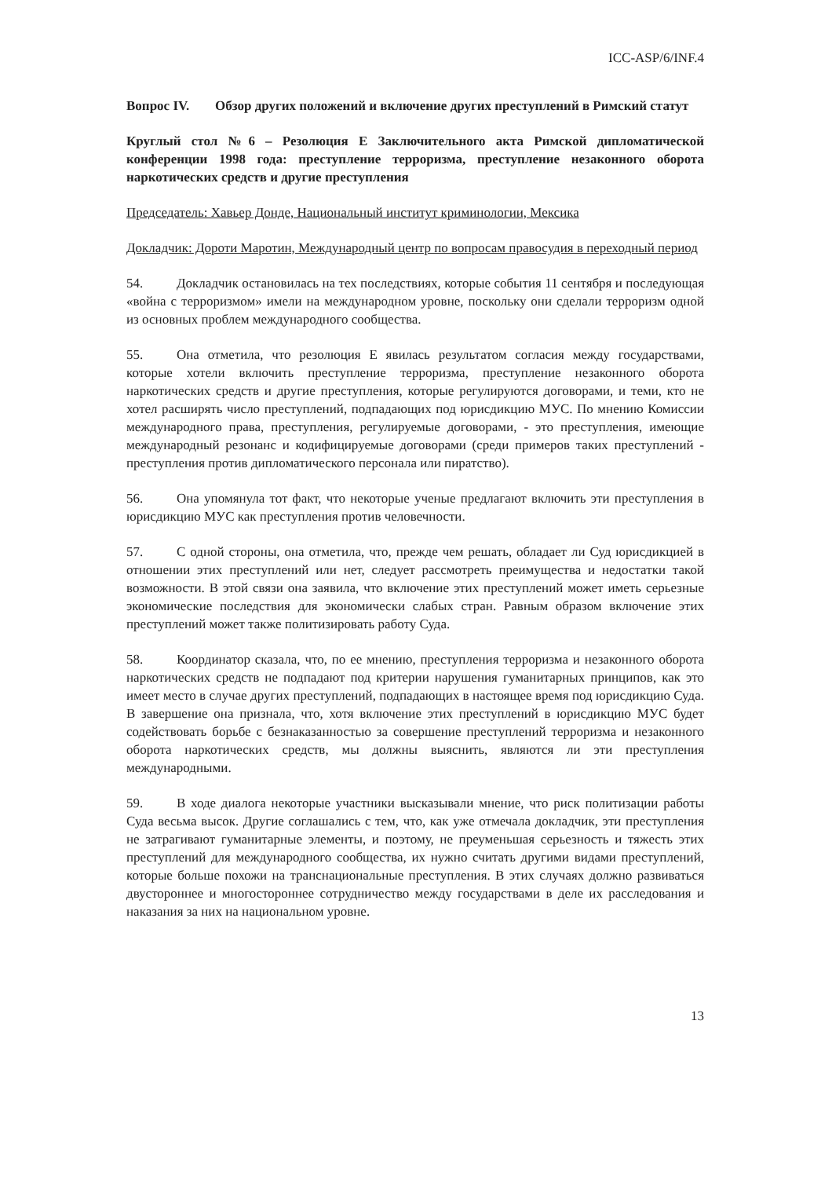ICC-ASP/6/INF.4
Вопрос IV. Обзор других положений и включение других преступлений в Римский статут
Круглый стол №6 – Резолюция E Заключительного акта Римской дипломатической конференции 1998 года: преступление терроризма, преступление незаконного оборота наркотических средств и другие преступления
Председатель: Хавьер Донде, Национальный институт криминологии, Мексика
Докладчик: Дороти Маротин, Международный центр по вопросам правосудия в переходный период
54. Докладчик остановилась на тех последствиях, которые события 11 сентября и последующая «война с терроризмом» имели на международном уровне, поскольку они сделали терроризм одной из основных проблем международного сообщества.
55. Она отметила, что резолюция E явилась результатом согласия между государствами, которые хотели включить преступление терроризма, преступление незаконного оборота наркотических средств и другие преступления, которые регулируются договорами, и теми, кто не хотел расширять число преступлений, подпадающих под юрисдикцию МУС. По мнению Комиссии международного права, преступления, регулируемые договорами, - это преступления, имеющие международный резонанс и кодифицируемые договорами (среди примеров таких преступлений - преступления против дипломатического персонала или пиратство).
56. Она упомянула тот факт, что некоторые ученые предлагают включить эти преступления в юрисдикцию МУС как преступления против человечности.
57. С одной стороны, она отметила, что, прежде чем решать, обладает ли Суд юрисдикцией в отношении этих преступлений или нет, следует рассмотреть преимущества и недостатки такой возможности. В этой связи она заявила, что включение этих преступлений может иметь серьезные экономические последствия для экономически слабых стран. Равным образом включение этих преступлений может также политизировать работу Суда.
58. Координатор сказала, что, по ее мнению, преступления терроризма и незаконного оборота наркотических средств не подпадают под критерии нарушения гуманитарных принципов, как это имеет место в случае других преступлений, подпадающих в настоящее время под юрисдикцию Суда. В завершение она признала, что, хотя включение этих преступлений в юрисдикцию МУС будет содействовать борьбе с безнаказанностью за совершение преступлений терроризма и незаконного оборота наркотических средств, мы должны выяснить, являются ли эти преступления международными.
59. В ходе диалога некоторые участники высказывали мнение, что риск политизации работы Суда весьма высок. Другие соглашались с тем, что, как уже отмечала докладчик, эти преступления не затрагивают гуманитарные элементы, и поэтому, не преуменьшая серьезность и тяжесть этих преступлений для международного сообщества, их нужно считать другими видами преступлений, которые больше похожи на транснациональные преступления. В этих случаях должно развиваться двустороннее и многостороннее сотрудничество между государствами в деле их расследования и наказания за них на национальном уровне.
13